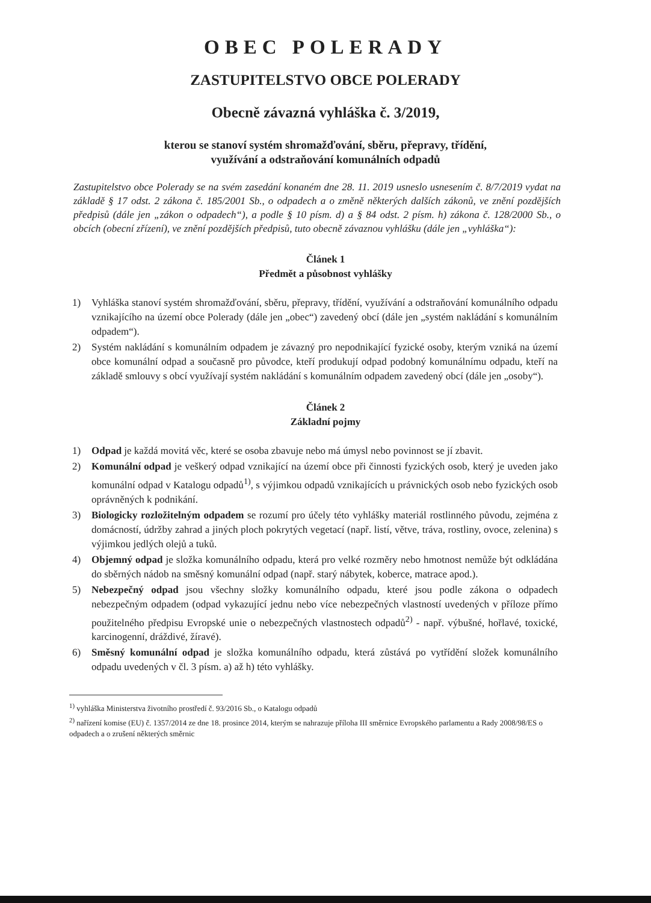OBEC POLERADY
ZASTUPITELSTVO OBCE POLERADY
Obecně závazná vyhláška č. 3/2019,
kterou se stanoví systém shromažďování, sběru, přepravy, třídění,
využívání a odstraňování komunálních odpadů
Zastupitelstvo obce Polerady se na svém zasedání konaném dne 28. 11. 2019 usneslo usnesením č. 8/7/2019 vydat na základě § 17 odst. 2 zákona č. 185/2001 Sb., o odpadech a o změně některých dalších zákonů, ve znění pozdějších předpisů (dále jen „zákon o odpadech“), a podle § 10 písm. d) a § 84 odst. 2 písm. h) zákona č. 128/2000 Sb., o obcích (obecní zřízení), ve znění pozdějších předpisů, tuto obecně závaznou vyhlášku (dále jen „vyhláška“):
Článek 1
Předmět a působnost vyhlášky
1) Vyhláška stanoví systém shromažďování, sběru, přepravy, třídění, využívání a odstraňování komunálního odpadu vznikajícího na území obce Polerady (dále jen „obec“) zavedený obcí (dále jen „systém nakládání s komunálním odpadem“).
2) Systém nakládání s komunálním odpadem je závazný pro nepodnikající fyzické osoby, kterým vzniká na území obce komunální odpad a současně pro původce, kteří produkují odpad podobný komunálnímu odpadu, kteří na základě smlouvy s obcí využívají systém nakládání s komunálním odpadem zavedený obcí (dále jen „osoby“).
Článek 2
Základní pojmy
1) Odpad je každá movitá věc, které se osoba zbavuje nebo má úmysl nebo povinnost se jí zbavit.
2) Komunální odpad je veškerý odpad vznikající na území obce při činnosti fyzických osob, který je uveden jako komunální odpad v Katalogu odpadů<sup>1)</sup>, s výjimkou odpadů vznikajících u právnických osob nebo fyzických osob oprávněných k podnikání.
3) Biologicky rozložitelným odpadem se rozumí pro účely této vyhlášky materiál rostlinného původu, zejména z domácností, údržby zahrad a jiných ploch pokrytých vegetací (např. listí, větve, tráva, rostliny, ovoce, zelenina) s výjimkou jedlých olejů a tuků.
4) Objemný odpad je složka komunálního odpadu, která pro velké rozměry nebo hmotnost nemůže být odkládána do sběrných nádob na směsný komunální odpad (např. starý nábytek, koberce, matrace apod.).
5) Nebezpečný odpad jsou všechny složky komunálního odpadu, které jsou podle zákona o odpadech nebezpečným odpadem (odpad vykazující jednu nebo více nebezpečných vlastností uvedených v příloze přímo použitelného předpisu Evropské unie o nebezpečných vlastnostech odpadů<sup>2)</sup> - např. výbušné, hořlavé, toxické, karcinogenní, dráždivé, žíravé).
6) Směsný komunální odpad je složka komunálního odpadu, která zůstává po vytřídění složek komunálního odpadu uvedených v čl. 3 písm. a) až h) této vyhlášky.
<sup>1)</sup> vyhláška Ministerstva životního prostředí č. 93/2016 Sb., o Katalogu odpadů
<sup>2)</sup> nařízení komise (EU) č. 1357/2014 ze dne 18. prosince 2014, kterým se nahrazuje příloha III směrnice Evropského parlamentu a Rady 2008/98/ES o odpadech a o zrušení některých směrnic